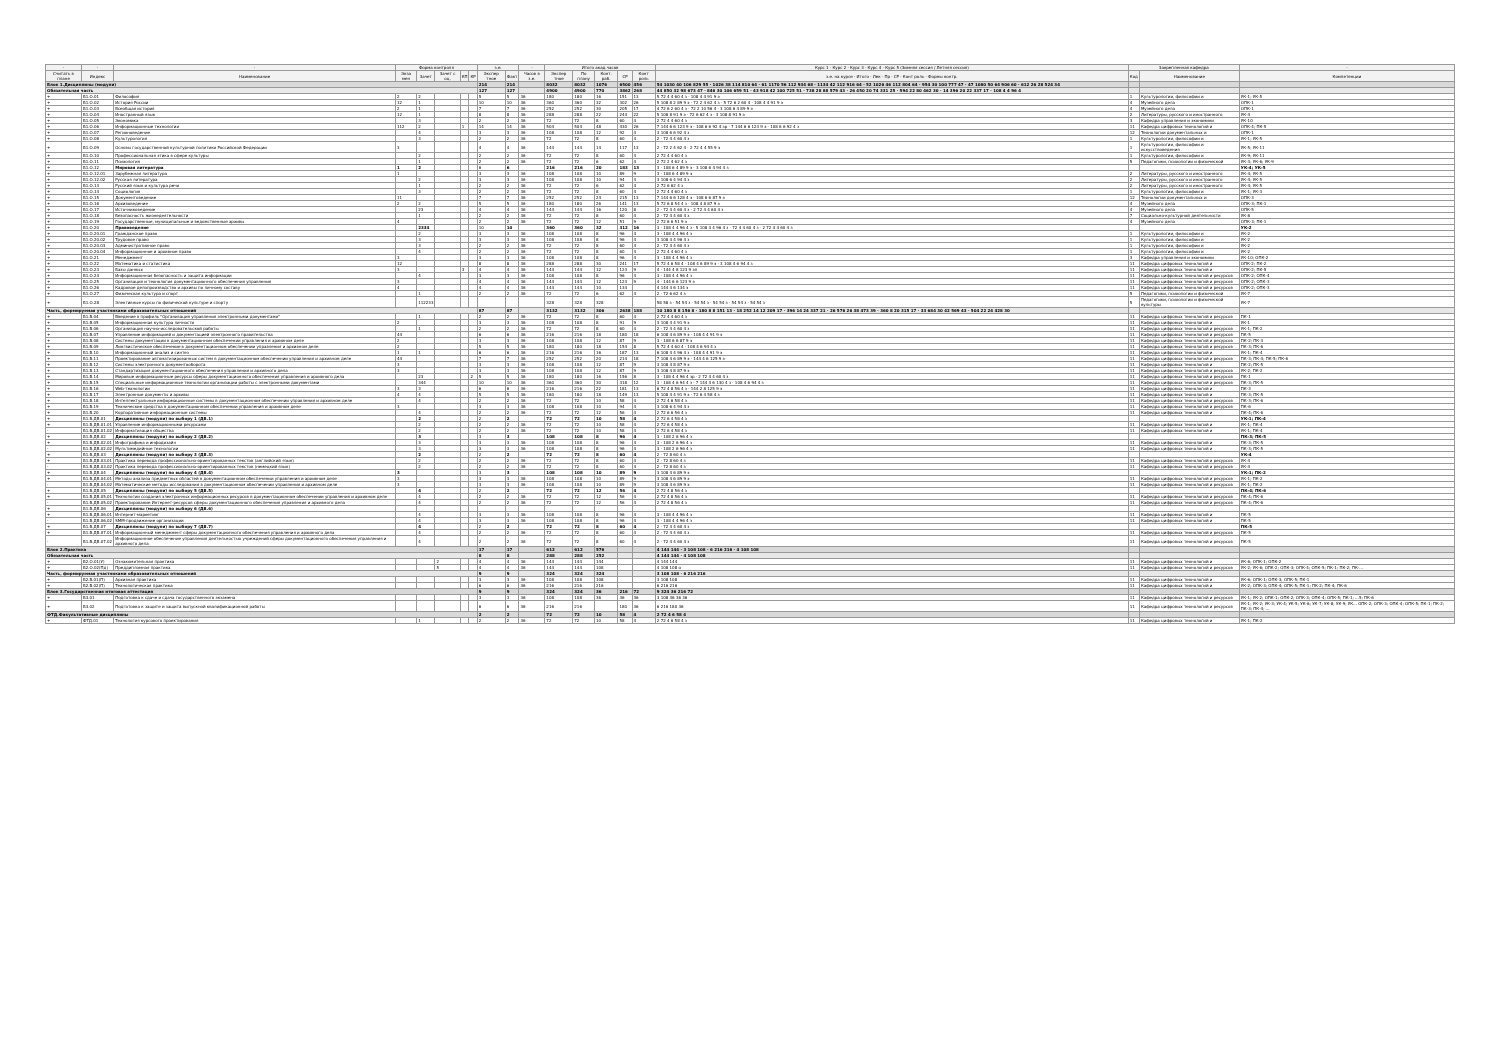| - | - | - | Форма контроля | | | | | з.е. | | - | Итого акад.часов | | | | | Курс 1 · Курс 2 · Курс 3 · Курс 4 · Курс 5 (Зимняя сессия / Летняя сессия) | Закрепленная кафедра | | - |
| --- | --- | --- | --- | --- | --- | --- | --- | --- | --- | --- | --- | --- | --- | --- | --- | --- | --- | --- | --- |
| Считать в плане | Индекс | Наименование | Экза мен | Зачет | Зачет с оц. | КП | КР | Экспер тное | Факт | Часов в з.е. | Экспер тное | По плану | Конт. раб. | СР | Конт роль | з.е. на курсе · Итого · Лек · Пр · СР · Конт роль · Формы контр. | Код | Наименование | Компетенции |
| Блок 1.Дисциплины (модули) | | | | | | | | 214 | 214 | | 8032 | 8032 | 1076 | 6500 | 456 | 54 1030 40 106 829 55 · 1026 38 114 810 64 · 61 1170 56 112 934 68 · 1134 42 112 916 64 · 52 1026 46 112 804 64 · 954 30 100 777 47 · 47 1080 50 64 906 60 · 612 26 28 524 34 | | | |
| Обязательная часть | | | | | | | | 127 | 127 | | 4900 | 4900 | 770 | 3862 | 268 | 44 850 32 98 673 47 · 846 30 106 659 51 · 43 918 42 100 725 51 · 738 28 88 579 43 · 26 450 20 74 331 25 · 594 22 80 462 30 · 14 396 20 22 337 17 · 108 4 4 96 4 | | | |
| + | Б1.О.01 | Философия | 2 | 2 | | | | 5 | 5 | 36 | 180 | 180 | 16 | 151 | 13 | 5 72 4 4 60 4 з · 108 4 4 91 9 э | 1 | Культурологии, философии и | УК-1; УК-5 |
| + | Б1.О.02 | История России | 12 | 1 | | | | 10 | 10 | 36 | 360 | 360 | 32 | 302 | 26 | 5 108 8 2 89 9 э · 72 2 4 62 4 з · 5 72 6 2 60 4 · 108 4 4 91 9 э | 4 | Музейного дела | ОПК-1 |
| + | Б1.О.03 | Всеобщая история | 2 | 1 | | | | 7 | 7 | 36 | 252 | 252 | 30 | 205 | 17 | 4 72 6 2 60 4 з · 72 2 10 56 4 · 3 108 6 4 89 9 э | 4 | Музейного дела | ОПК-1 |
| + | Б1.О.04 | Иностранный язык | 12 | 1 | | | | 8 | 8 | 36 | 288 | 288 | 22 | 244 | 22 | 5 108 8 91 9 э · 72 6 62 4 з · 3 108 8 91 9 э | 2 | Литературы, русского и иностранного | УК-4 |
| + | Б1.О.05 | Экономика | | 3 | | | | 2 | 2 | 36 | 72 | 72 | 8 | 60 | 4 | 2 72 4 4 60 4 з | 3 | Кафедра управления и экономики | УК-10 |
| + | Б1.О.06 | Информационные технологии | 112 | 2 | | 1 | | 14 | 14 | 36 | 504 | 504 | 48 | 430 | 26 | 7 144 6 6 123 9 э · 108 6 6 92 4 зр · 7 144 6 6 123 9 э · 108 6 6 92 4 з | 11 | Кафедра цифровых технологий и | ОПК-4; ПК-5 |
| + | Б1.О.07 | Регионоведение | | 4 | | | | 3 | 3 | 36 | 108 | 108 | 12 | 92 | 4 | 3 108 6 6 92 4 з | 12 | Технологии документальных и | ОПК-1 |
| + | Б1.О.08 | Культурология | | 3 | | | | 2 | 2 | 36 | 72 | 72 | 8 | 60 | 4 | 2 · 72 4 4 60 4 з | 1 | Культурологии, философии и | УК-1; УК-5 |
| + | Б1.О.09 | Основы государственной культурной политики Российской Федерации | 3 | | | | | 4 | 4 | 36 | 144 | 144 | 14 | 117 | 13 | 2 · 72 2 4 62 4 · 2 72 4 4 55 9 э | 1 | Культурологии, философии и искусствоведения | УК-5; УК-11 |
| + | Б1.О.10 | Профессиональная этика в сфере культуры | | 2 | | | | 2 | 2 | 36 | 72 | 72 | 8 | 60 | 4 | 2 72 4 4 60 4 з | 1 | Культурологии, философии и | УК-9; УК-11 |
| + | Б1.О.11 | Психология | | 1 | | | | 2 | 2 | 36 | 72 | 72 | 6 | 62 | 4 | 2 72 2 4 62 4 з | 5 | Педагогики, психологии и физической | УК-3; УК-6; УК-9 |
| + | Б1.О.12 | Мировая литература | 1 | 2 | | | | 6 | 6 | | 216 | 216 | 20 | 183 | 13 | 3 · 108 6 4 89 9 э · 3 108 6 4 94 4 з | | | УК-4; УК-5 |
| + | Б1.О.12.01 | Зарубежная литература | 1 | | | | | 3 | 3 | 36 | 108 | 108 | 10 | 89 | 9 | 3 · 108 6 4 89 9 э | 2 | Литературы, русского и иностранного | УК-4; УК-5 |
| + | Б1.О.12.02 | Русская литература | | 2 | | | | 3 | 3 | 36 | 108 | 108 | 10 | 94 | 4 | 3 108 6 4 94 4 з | 2 | Литературы, русского и иностранного | УК-4; УК-5 |
| + | Б1.О.13 | Русский язык и культура речи | | 1 | | | | 2 | 2 | 36 | 72 | 72 | 6 | 62 | 4 | 2 72 6 62 4 з | 2 | Литературы, русского и иностранного | УК-4; УК-5 |
| + | Б1.О.14 | Социология | | 3 | | | | 2 | 2 | 36 | 72 | 72 | 8 | 60 | 4 | 2 72 4 4 60 4 з | 1 | Культурологии, философии и | УК-1; УК-3 |
| + | Б1.О.15 | Документоведение | 11 | | | | | 7 | 7 | 36 | 252 | 252 | 24 | 215 | 13 | 7 144 6 6 128 4 э · 108 6 6 87 9 э | 12 | Технологии документальных и | ОПК-3 |
| + | Б1.О.16 | Архивоведение | 2 | 2 | | | | 5 | 5 | 36 | 180 | 180 | 26 | 141 | 13 | 5 72 6 8 54 4 з · 108 4 8 87 9 э | 4 | Музейного дела | ОПК-3; ПК-1 |
| + | Б1.О.17 | Источниковедение | | 23 | | | | 4 | 4 | 36 | 144 | 144 | 16 | 120 | 8 | 2 · 72 4 4 60 4 з · 2 72 4 4 60 4 з | 4 | Музейного дела | ОПК-5 |
| + | Б1.О.18 | Безопасность жизнедеятельности | | 1 | | | | 2 | 2 | 36 | 72 | 72 | 8 | 60 | 4 | 2 · 72 4 4 60 4 з | 7 | Социально-культурной деятельности | УК-8 |
| + | Б1.О.19 | Государственные, муниципальные и ведомственные архивы | 4 | | | | | 2 | 2 | 36 | 72 | 72 | 12 | 51 | 9 | 2 72 6 6 51 9 э | 4 | Музейного дела | ОПК-3; ПК-1 |
| + | Б1.О.20 | Правоведение | | 2334 | | | | 10 | 10 | | 360 | 360 | 32 | 312 | 16 | 3 · 108 4 4 96 4 з · 5 108 4 4 96 4 з · 72 4 4 60 4 з · 2 72 4 4 60 4 з | | | УК-2 |
| + | Б1.О.20.01 | Гражданское право | | 2 | | | | 3 | 3 | 36 | 108 | 108 | 8 | 96 | 4 | 3 · 108 4 4 96 4 з | 1 | Культурологии, философии и | УК-2 |
| + | Б1.О.20.02 | Трудовое право | | 3 | | | | 3 | 3 | 36 | 108 | 108 | 8 | 96 | 4 | 3 108 4 4 96 4 з | 1 | Культурологии, философии и | УК-2 |
| + | Б1.О.20.03 | Административное право | | 3 | | | | 2 | 2 | 36 | 72 | 72 | 8 | 60 | 4 | 2 · 72 4 4 60 4 з | 1 | Культурологии, философии и | УК-2 |
| + | Б1.О.20.04 | Информационное и архивное право | | 4 | | | | 2 | 2 | 36 | 72 | 72 | 8 | 60 | 4 | 2 72 4 4 60 4 з | 1 | Культурологии, философии и | УК-2 |
| + | Б1.О.21 | Менеджмент | 3 | | | | | 3 | 3 | 36 | 108 | 108 | 8 | 96 | 4 | 3 · 108 4 4 96 4 з | 3 | Кафедра управления и экономики | УК-10; ОПК-2 |
| + | Б1.О.22 | Математика и статистика | 12 | | | | | 8 | 8 | 36 | 288 | 288 | 30 | 241 | 17 | 5 72 4 6 58 4 · 108 4 6 89 9 э · 3 108 4 6 94 4 з | 11 | Кафедра цифровых технологий и | ОПК-2; ПК-2 |
| + | Б1.О.23 | Базы данных | 3 | | | 3 | | 4 | 4 | 36 | 144 | 144 | 12 | 123 | 9 | 4 · 144 4 8 123 9 эп | 11 | Кафедра цифровых технологий и | ОПК-2; ПК-5 |
| + | Б1.О.24 | Информационная безопасность и защита информации | | 4 | | | | 3 | 3 | 36 | 108 | 108 | 8 | 96 | 4 | 3 · 108 4 4 96 4 з | 11 | Кафедра цифровых технологий и ресурсов | ОПК-2; ОПК-4 |
| + | Б1.О.25 | Организация и технология документационного обеспечения управления | 3 | | | | | 4 | 4 | 36 | 144 | 144 | 12 | 123 | 9 | 4 · 144 6 6 123 9 э | 11 | Кафедра цифровых технологий и ресурсов | ОПК-2; ОПК-3 |
| + | Б1.О.26 | Кадровое делопроизводство и архивы по личному составу | 4 | | | | | 4 | 4 | 36 | 144 | 144 | 10 | 134 | | 4 144 4 6 134 э | 11 | Кафедра цифровых технологий и ресурсов | ОПК-2; ОПК-3 |
| + | Б1.О.27 | Физическая культура и спорт | | 1 | | | | 2 | 2 | 36 | 72 | 72 | 6 | 62 | 4 | 2 · 72 6 62 4 з | 5 | Педагогики, психологии и физической | УК-7 |
| + | Б1.О.28 | Элективные курсы по физической культуре и спорту | | 112233 | | | | | | | 328 | 328 | 328 | | | 58 58 з · 54 54 з · 54 54 з · 54 54 з · 54 54 з · 54 54 з | 5 | Педагогики, психологии и физической культуры | УК-7 |
| Часть, формируемая участниками образовательных отношений | | | | | | | | 87 | 87 | | 3132 | 3132 | 306 | 2638 | 188 | 10 180 8 8 156 8 · 180 8 8 151 13 · 18 252 14 12 209 17 · 396 14 24 337 21 · 26 576 26 38 473 39 · 360 8 20 315 17 · 33 684 30 42 569 43 · 504 22 24 428 30 | | | |
| + | Б1.В.04 | Введение в профиль "Организация управления электронными документами" | | 1 | | | | 2 | 2 | 36 | 72 | 72 | 8 | 60 | 4 | 2 72 4 4 60 4 з | 11 | Кафедра цифровых технологий и ресурсов | ПК-1 |
| + | Б1.В.05 | Информационная культура личности | 2 | | | | | 3 | 3 | 36 | 108 | 108 | 8 | 91 | 9 | 3 108 4 4 91 9 э | 11 | Кафедра цифровых технологий и | УК-1 |
| + | Б1.В.06 | Организация научно-исследовательской работы | | 1 | | | | 2 | 2 | 36 | 72 | 72 | 8 | 60 | 4 | 2 · 72 4 4 60 4 з | 11 | Кафедра цифровых технологий и ресурсов | УК-1; ПК-2 |
| + | Б1.В.07 | Управление информацией и документацией электронного правительства | 44 | | | | | 6 | 6 | 36 | 216 | 216 | 18 | 180 | 18 | 6 108 4 6 89 9 э · 108 4 4 91 9 э | 11 | Кафедра цифровых технологий и ресурсов | ПК-5 |
| + | Б1.В.08 | Системы документации в документационном обеспечении управления и архивном деле | 2 | | | | | 3 | 3 | 36 | 108 | 108 | 12 | 87 | 9 | 3 · 108 6 6 87 9 э | 11 | Кафедра цифровых технологий и ресурсов | ПК-2; ПК-3 |
| + | Б1.В.09 | Лингвистическое обеспечение в документационном обеспечении управления и архивном деле | 2 | | | | | 5 | 5 | 36 | 180 | 180 | 18 | 154 | 8 | 5 72 4 4 60 4 · 108 4 6 94 4 з | 11 | Кафедра цифровых технологий и ресурсов | ПК-3; ПК-6 |
| + | Б1.В.10 | Информационный анализ и синтез | 1 | 1 | | | | 6 | 6 | 36 | 216 | 216 | 16 | 187 | 13 | 6 108 4 4 96 4 з · 108 4 4 91 9 э | 11 | Кафедра цифровых технологий и | УК-1; ПК-4 |
| + | Б1.В.11 | Проектирование автоматизированных систем в документационном обеспечении управления и архивном деле | 44 | | | | | 7 | 7 | 36 | 252 | 252 | 20 | 214 | 18 | 7 108 4 6 89 9 э · 144 4 6 125 9 э | 11 | Кафедра цифровых технологий и ресурсов | ПК-3; ПК-4; ПК-5; ПК-6 |
| + | Б1.В.12 | Системы электронного документооборота | 3 | | | | | 3 | 3 | 36 | 108 | 108 | 12 | 87 | 9 | 3 108 4 8 87 9 э | 11 | Кафедра цифровых технологий и | ПК-2; ПК-5 |
| + | Б1.В.13 | Стандартизация документационного обеспечения управления и архивного дела | 3 | | | | | 3 | 3 | 36 | 108 | 108 | 12 | 87 | 9 | 3 108 4 8 87 9 э | 11 | Кафедра цифровых технологий и ресурсов | УК-2; ПК-2 |
| + | Б1.В.14 | Мировые информационные ресурсы сферы документационного обеспечения управления и архивного дела | | 23 | | | 2 | 5 | 5 | 36 | 180 | 180 | 16 | 156 | 8 | 3 · 108 4 4 96 4 зр · 2 72 4 4 60 4 з | 11 | Кафедра цифровых технологий и ресурсов | ПК-1 |
| + | Б1.В.15 | Специальные информационные технологии организации работы с электронными документами | | 344 | | | | 10 | 10 | 36 | 360 | 360 | 30 | 318 | 12 | 3 · 108 4 6 94 4 з · 7 144 4 6 130 4 з · 108 4 6 94 4 з | 11 | Кафедра цифровых технологий и ресурсов | ПК-3; ПК-5 |
| + | Б1.В.16 | Web-технологии | 3 | 3 | | | | 6 | 6 | 36 | 216 | 216 | 22 | 181 | 13 | 6 72 4 8 56 4 з · 144 2 8 125 9 э | 11 | Кафедра цифровых технологий и | ПК-3 |
| + | Б1.В.17 | Электронные документы и архивы | 4 | 4 | | | | 5 | 5 | 36 | 180 | 180 | 18 | 149 | 13 | 5 108 4 4 91 9 э · 72 6 4 58 4 з | 11 | Кафедра цифровых технологий и | ПК-3; ПК-5 |
| + | Б1.В.18 | Интеллектуальные информационные системы в документационном обеспечении управления и архивном деле | | 4 | | | | 2 | 2 | 36 | 72 | 72 | 10 | 58 | 4 | 2 72 4 6 58 4 з | 11 | Кафедра цифровых технологий и ресурсов | ПК-3; ПК-6 |
| + | Б1.В.19 | Технические средства в документационном обеспечении управления и архивном деле | 3 | | | | | 3 | 3 | 36 | 108 | 108 | 10 | 94 | 4 | 3 108 6 4 94 4 з | 11 | Кафедра цифровых технологий и ресурсов | ПК-6 |
| + | Б1.В.20 | Корпоративные информационные системы | | 4 | | | | 2 | 2 | 36 | 72 | 72 | 12 | 56 | 4 | 2 72 6 6 56 4 з | 11 | Кафедра цифровых технологий и | ПК-4; ПК-6 |
| + | Б1.В.ДВ.01 | Дисциплины (модули) по выбору 1 (ДВ.1) | | 2 | | | | 2 | 2 | | 72 | 72 | 10 | 58 | 4 | 2 72 6 4 58 4 з | | | УК-1; ПК-4 |
| + | Б1.В.ДВ.01.01 | Управление информационными ресурсами | | 2 | | | | 2 | 2 | 36 | 72 | 72 | 10 | 58 | 4 | 2 72 6 4 58 4 з | 11 | Кафедра цифровых технологий и | УК-1; ПК-4 |
| - | Б1.В.ДВ.01.02 | Информатизация общества | | 2 | | | | 2 | 2 | 36 | 72 | 72 | 10 | 58 | 4 | 2 72 6 4 58 4 з | 11 | Кафедра цифровых технологий и | УК-1; ПК-4 |
| + | Б1.В.ДВ.02 | Дисциплины (модули) по выбору 2 (ДВ.2) | | 3 | | | | 3 | 3 | | 108 | 108 | 8 | 96 | 4 | 3 · 108 2 6 96 4 з | | | ПК-3; ПК-5 |
| + | Б1.В.ДВ.02.01 | Инфографика и инфодизайн | | 3 | | | | 3 | 3 | 36 | 108 | 108 | 8 | 96 | 4 | 3 · 108 2 6 96 4 з | 11 | Кафедра цифровых технологий и | ПК-3; ПК-5 |
| - | Б1.В.ДВ.02.02 | Мультимедийные технологии | | 3 | | | | 3 | 3 | 36 | 108 | 108 | 8 | 96 | 4 | 3 · 108 2 6 96 4 з | 11 | Кафедра цифровых технологий и | ПК-3; ПК-5 |
| + | Б1.В.ДВ.03 | Дисциплины (модули) по выбору 3 (ДВ.3) | | 2 | | | | 2 | 2 | | 72 | 72 | 8 | 60 | 4 | 2 · 72 8 60 4 з | | | УК-4 |
| + | Б1.В.ДВ.03.01 | Практика перевода профессионально-ориентированных текстов (английский язык) | | 2 | | | | 2 | 2 | 36 | 72 | 72 | 8 | 60 | 4 | 2 · 72 8 60 4 з | 11 | Кафедра цифровых технологий и ресурсов | УК-4 |
| - | Б1.В.ДВ.03.02 | Практика перевода профессионально-ориентированных текстов (немецкий язык) | | 2 | | | | 2 | 2 | 36 | 72 | 72 | 8 | 60 | 4 | 2 · 72 8 60 4 з | 11 | Кафедра цифровых технологий и ресурсов | УК-4 |
| + | Б1.В.ДВ.04 | Дисциплины (модули) по выбору 4 (ДВ.4) | 3 | | | | | 3 | 3 | | 108 | 108 | 10 | 89 | 9 | 3 108 4 6 89 9 э | | | УК-1; ПК-2 |
| + | Б1.В.ДВ.04.01 | Методы анализа предметных областей в документационном обеспечении управления и архивном деле | 3 | | | | | 3 | 3 | 36 | 108 | 108 | 10 | 89 | 9 | 3 108 4 6 89 9 э | 11 | Кафедра цифровых технологий и ресурсов | УК-1; ПК-2 |
| - | Б1.В.ДВ.04.02 | Математические методы исследования в документационном обеспечении управления и архивном деле | 3 | | | | | 3 | 3 | 36 | 108 | 108 | 10 | 89 | 9 | 3 108 4 6 89 9 э | 11 | Кафедра цифровых технологий и ресурсов | УК-1; ПК-2 |
| + | Б1.В.ДВ.05 | Дисциплины (модули) по выбору 5 (ДВ.5) | | 4 | | | | 2 | 2 | | 72 | 72 | 12 | 56 | 4 | 2 72 4 8 56 4 з | | | ПК-4; ПК-6 |
| + | Б1.В.ДВ.05.01 | Технологии создания электронных информационных ресурсов в документационном обеспечении управления и архивном деле | | 4 | | | | 2 | 2 | 36 | 72 | 72 | 12 | 56 | 4 | 2 72 4 8 56 4 з | 11 | Кафедра цифровых технологий и ресурсов | ПК-4; ПК-6 |
| - | Б1.В.ДВ.05.02 | Проектирование Интернет-ресурсов сферы документационного обеспечения управления и архивного дела | | 4 | | | | 2 | 2 | 36 | 72 | 72 | 12 | 56 | 4 | 2 72 4 8 56 4 з | 11 | Кафедра цифровых технологий и ресурсов | ПК-4; ПК-6 |
| + | Б1.В.ДВ.06 | Дисциплины (модули) по выбору 6 (ДВ.6) | | | | | | | | | | | | | | | | | |
| + | Б1.В.ДВ.06.01 | Интернет-маркетинг | | 4 | | | | 3 | 3 | 36 | 108 | 108 | 8 | 96 | 4 | 3 · 108 4 4 96 4 з | 11 | Кафедра цифровых технологий и | ПК-5 |
| - | Б1.В.ДВ.06.02 | SMM-продвижение организации | | 4 | | | | 3 | 3 | 36 | 108 | 108 | 8 | 96 | 4 | 3 · 108 4 4 96 4 з | 11 | Кафедра цифровых технологий и | ПК-5 |
| + | Б1.В.ДВ.07 | Дисциплины (модули) по выбору 7 (ДВ.7) | | 4 | | | | 2 | 2 | | 72 | 72 | 8 | 60 | 4 | 2 · 72 4 4 60 4 з | | | ПК-5 |
| + | Б1.В.ДВ.07.01 | Информационный менеджмент сферы документационного обеспечения управления и архивного дела | | 4 | | | | 2 | 2 | 36 | 72 | 72 | 8 | 60 | 4 | 2 · 72 4 4 60 4 з | 11 | Кафедра цифровых технологий и ресурсов | ПК-5 |
| - | Б1.В.ДВ.07.02 | Информационное обеспечение управления деятельностью учреждений сферы документационного обеспечения управления и архивного дела | | 4 | | | | 2 | 2 | 36 | 72 | 72 | 8 | 60 | 4 | 2 · 72 4 4 60 4 з | 11 | Кафедра цифровых технологий и ресурсов | ПК-5 |
| Блок 2.Практика | | | | | | | | 17 | 17 | | 612 | 612 | 576 | | | 4 144 144 · 3 108 108 · 6 216 216 · 4 108 108 | | | |
| Обязательная часть | | | | | | | | 8 | 8 | | 288 | 288 | 252 | | | 4 144 144 · 4 108 108 | | | |
| + | Б2.О.01(У) | Ознакомительная практика | | | 2 | | | 4 | 4 | 36 | 144 | 144 | 144 | | | 4 144 144 | 11 | Кафедра цифровых технологий и | УК-6; ОПК-1; ОПК-2 |
| + | Б2.О.02(Пд) | Преддипломная практика | | | 5 | | | 4 | 4 | 36 | 144 | 144 | 108 | | | 4 108 108 о | 11 | Кафедра цифровых технологий и ресурсов | УК-2; УК-6; ОПК-2; ОПК-3; ОПК-4; ОПК-5; ПК-1; ПК-2; ПК-... |
| Часть, формируемая участниками образовательных отношений | | | | | | | | 9 | 9 | | 324 | 324 | 324 | | | 3 108 108 · 6 216 216 | | | |
| + | Б2.В.01(П) | Архивная практика | | | | | | 3 | 3 | 36 | 108 | 108 | 108 | | | 3 108 108 | 11 | Кафедра цифровых технологий и | УК-6; ОПК-1; ОПК-3; ОПК-5; ПК-1 |
| + | Б2.В.02(П) | Технологическая практика | | | | | | 6 | 6 | 36 | 216 | 216 | 216 | | | 6 216 216 | 11 | Кафедра цифровых технологий и | УК-2; ОПК-3; ОПК-4; ОПК-5; ПК-1; ПК-2; ПК-4; ПК-6 |
| Блок 3.Государственная итоговая аттестация | | | | | | | | 9 | 9 | | 324 | 324 | 36 | 216 | 72 | 9 324 36 216 72 | | | |
| + | Б3.01 | Подготовка к сдаче и сдача государственного экзамена | | | | | | 3 | 3 | 36 | 108 | 108 | 36 | 36 | 36 | 3 108 36 36 36 | 11 | Кафедра цифровых технологий и ресурсов | УК-1; УК-2; ОПК-1; ОПК-2; ОПК-3; ОПК-4; ОПК-5; ПК-1; ...5; ПК-6 |
| + | Б3.02 | Подготовка к защите и защита выпускной квалификационной работы | | | | | | 6 | 6 | 36 | 216 | 216 | | 180 | 36 | 6 216 180 36 | 11 | Кафедра цифровых технологий и ресурсов | УК-1; УК-2; УК-3; УК-4; УК-5; УК-6; УК-7; УК-8; УК-9; УК... ОПК-2; ОПК-3; ОПК-4; ОПК-5; ПК-1; ПК-2; ПК-3; ПК-4; ... |
| ФТД.Факультативные дисциплины | | | | | | | | 2 | 2 | | 72 | 72 | 10 | 58 | 4 | 2 72 4 6 58 4 | | | |
| + | ФТД.01 | Технология курсового проектирования | | 1 | | | | 2 | 2 | 36 | 72 | 72 | 10 | 58 | 4 | 2 72 4 6 58 4 з | 11 | Кафедра цифровых технологий и | УК-1; ПК-2 |